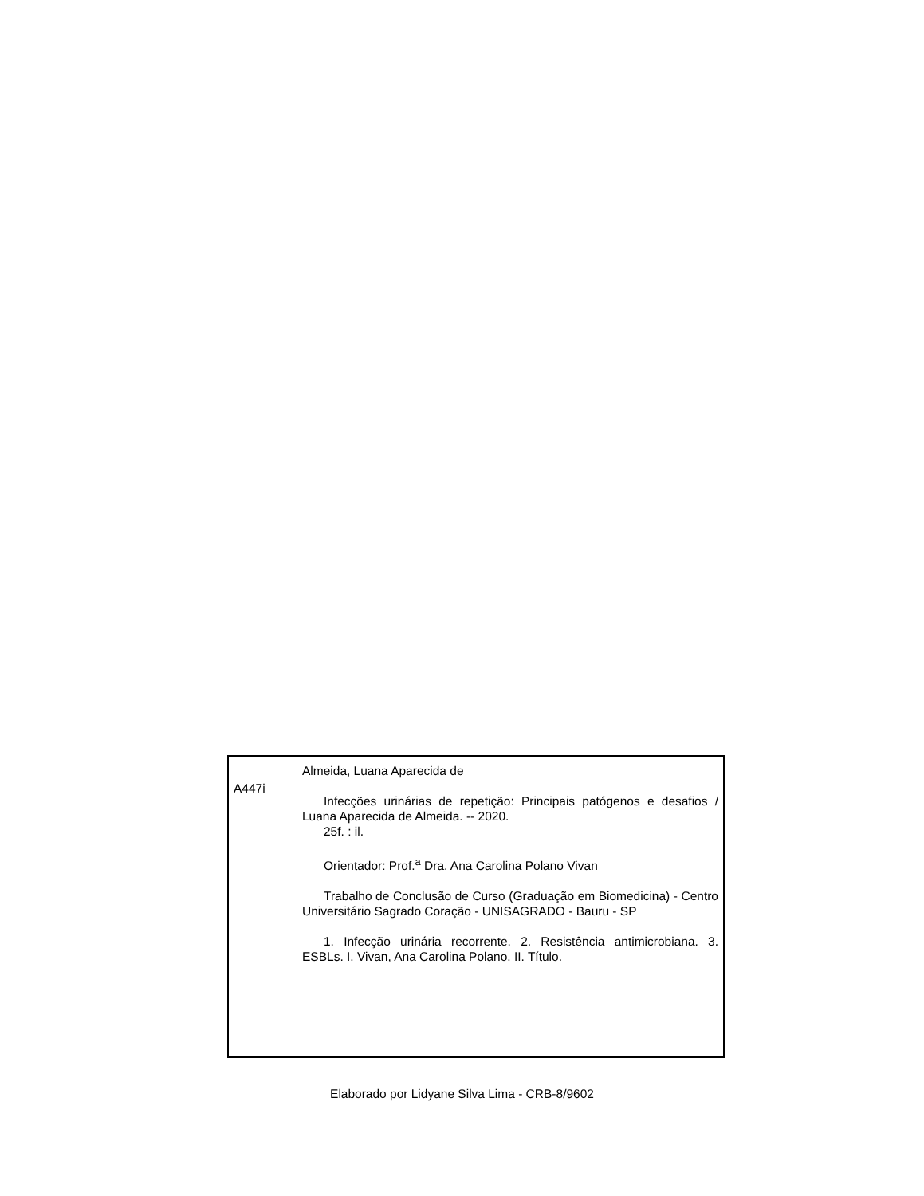A447i
Almeida, Luana Aparecida de
Infecções urinárias de repetição: Principais patógenos e desafios / Luana Aparecida de Almeida. -- 2020.
25f. : il.
Orientador: Prof.<sup>a</sup> Dra. Ana Carolina Polano Vivan
Trabalho de Conclusão de Curso (Graduação em Biomedicina) - Centro Universitário Sagrado Coração - UNISAGRADO - Bauru - SP
1. Infecção urinária recorrente. 2. Resistência antimicrobiana. 3. ESBLs. I. Vivan, Ana Carolina Polano. II. Título.
Elaborado por Lidyane Silva Lima - CRB-8/9602